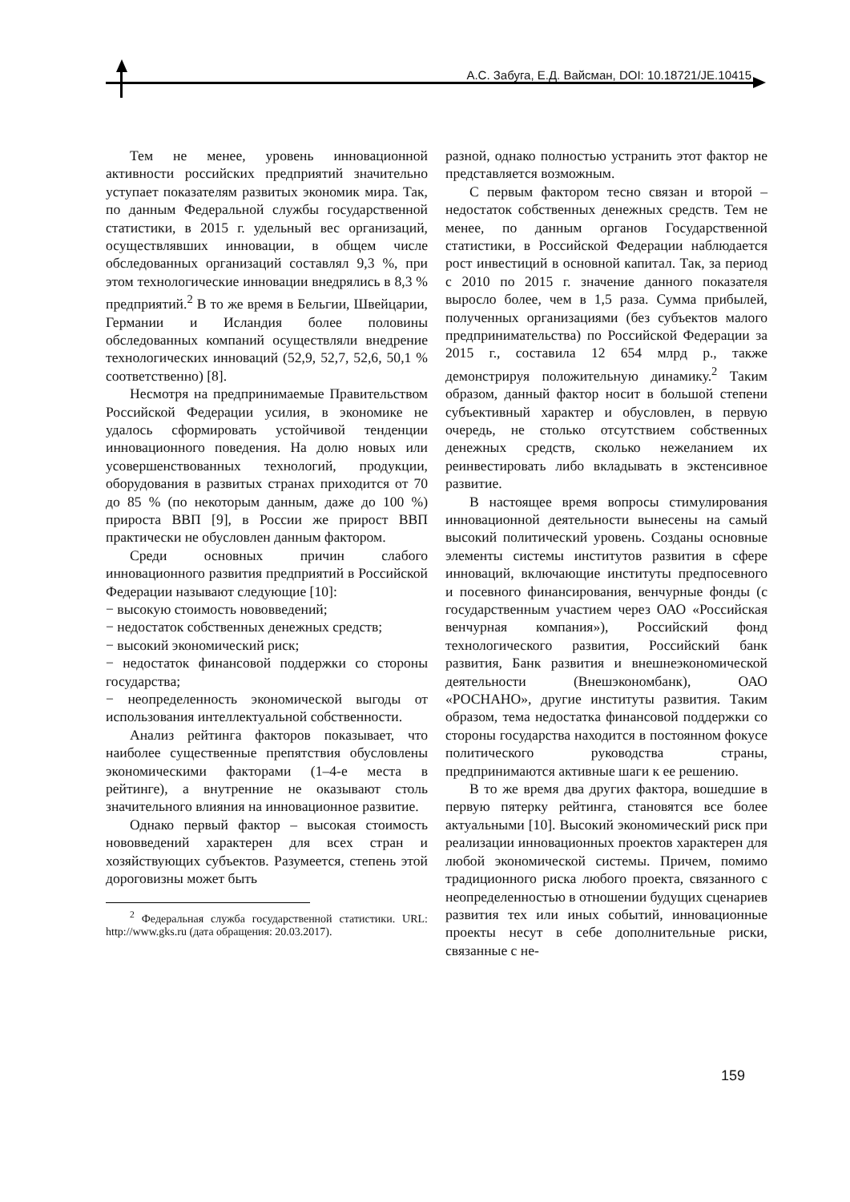А.С. Забуга, Е.Д. Вайсман, DOI: 10.18721/JE.10415
Тем не менее, уровень инновационной активности российских предприятий значительно уступает показателям развитых экономик мира. Так, по данным Федеральной службы государственной статистики, в 2015 г. удельный вес организаций, осуществлявших инновации, в общем числе обследованных организаций составлял 9,3 %, при этом технологические инновации внедрялись в 8,3 % предприятий.<sup>2</sup> В то же время в Бельгии, Швейцарии, Германии и Исландия более половины обследованных компаний осуществляли внедрение технологических инноваций (52,9, 52,7, 52,6, 50,1 % соответственно) [8].
Несмотря на предпринимаемые Правительством Российской Федерации усилия, в экономике не удалось сформировать устойчивой тенденции инновационного поведения. На долю новых или усовершенствованных технологий, продукции, оборудования в развитых странах приходится от 70 до 85 % (по некоторым данным, даже до 100 %) прироста ВВП [9], в России же прирост ВВП практически не обусловлен данным фактором.
Среди основных причин слабого инновационного развития предприятий в Российской Федерации называют следующие [10]:
− высокую стоимость нововведений;
− недостаток собственных денежных средств;
− высокий экономический риск;
− недостаток финансовой поддержки со стороны государства;
− неопределенность экономической выгоды от использования интеллектуальной собственности.
Анализ рейтинга факторов показывает, что наиболее существенные препятствия обусловлены экономическими факторами (1–4-е места в рейтинге), а внутренние не оказывают столь значительного влияния на инновационное развитие.
Однако первый фактор – высокая стоимость нововведений характерен для всех стран и хозяйствующих субъектов. Разумеется, степень этой дороговизны может быть
<sup>2</sup> Федеральная служба государственной статистики. URL: http://www.gks.ru (дата обращения: 20.03.2017).
разной, однако полностью устранить этот фактор не представляется возможным.
С первым фактором тесно связан и второй – недостаток собственных денежных средств. Тем не менее, по данным органов Государственной статистики, в Российской Федерации наблюдается рост инвестиций в основной капитал. Так, за период с 2010 по 2015 г. значение данного показателя выросло более, чем в 1,5 раза. Сумма прибылей, полученных организациями (без субъектов малого предпринимательства) по Российской Федерации за 2015 г., составила 12 654 млрд р., также демонстрируя положительную динамику.<sup>2</sup> Таким образом, данный фактор носит в большой степени субъективный характер и обусловлен, в первую очередь, не столько отсутствием собственных денежных средств, сколько нежеланием их реинвестировать либо вкладывать в экстенсивное развитие.
В настоящее время вопросы стимулирования инновационной деятельности вынесены на самый высокий политический уровень. Созданы основные элементы системы институтов развития в сфере инноваций, включающие институты предпосевного и посевного финансирования, венчурные фонды (с государственным участием через ОАО «Российская венчурная компания»), Российский фонд технологического развития, Российский банк развития, Банк развития и внешнеэкономической деятельности (Внешэкономбанк), ОАО «РОСНАНО», другие институты развития. Таким образом, тема недостатка финансовой поддержки со стороны государства находится в постоянном фокусе политического руководства страны, предпринимаются активные шаги к ее решению.
В то же время два других фактора, вошедшие в первую пятерку рейтинга, становятся все более актуальными [10]. Высокий экономический риск при реализации инновационных проектов характерен для любой экономической системы. Причем, помимо традиционного риска любого проекта, связанного с неопределенностью в отношении будущих сценариев развития тех или иных событий, инновационные проекты несут в себе дополнительные риски, связанные с не-
159